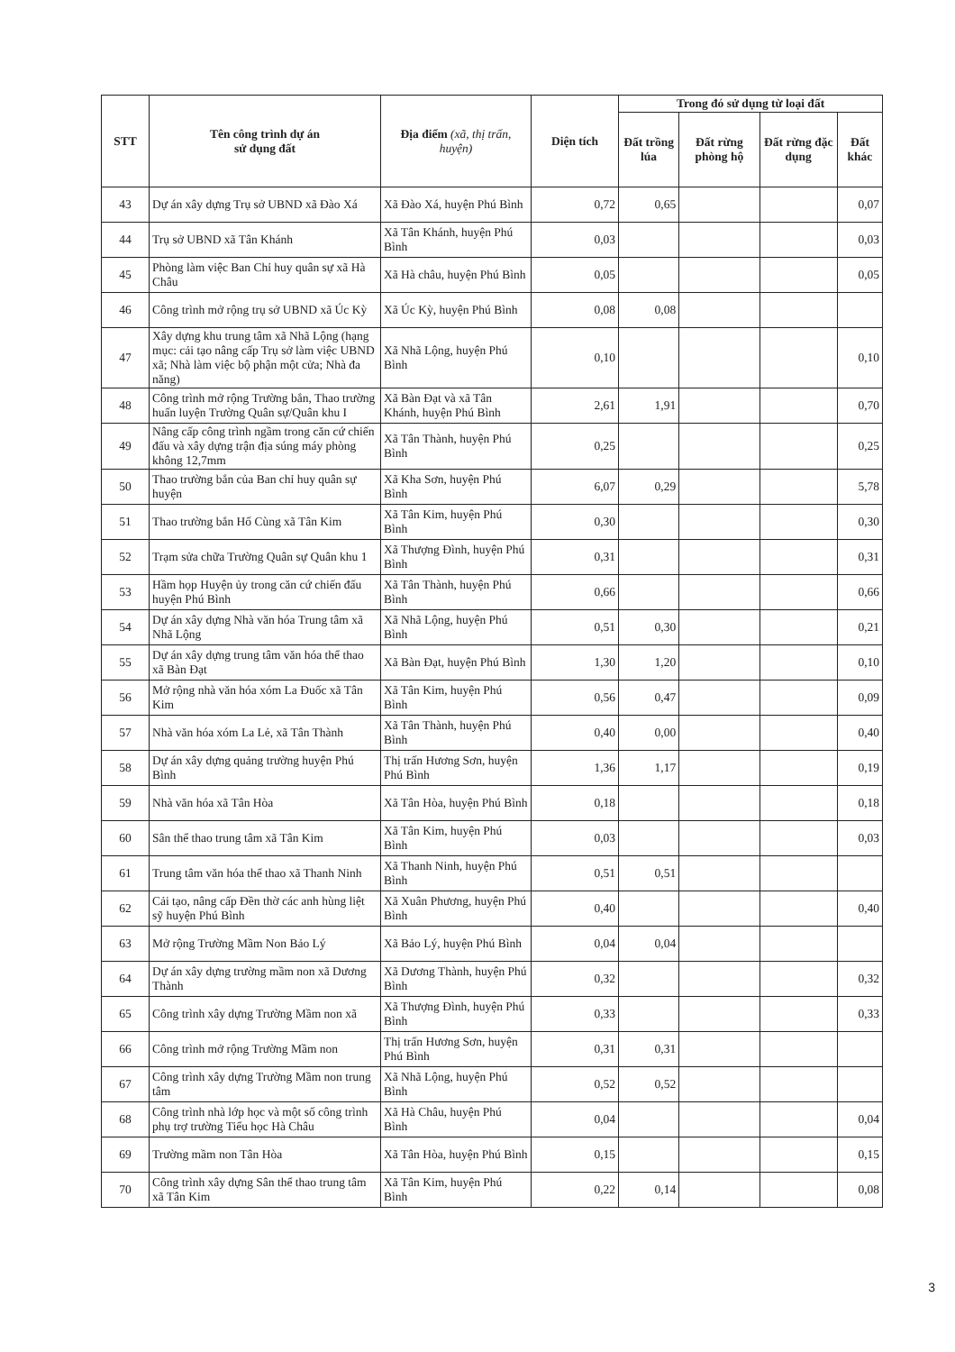| STT | Tên công trình dự án sử dụng đất | Địa điểm (xã, thị trấn, huyện) | Diện tích | Trong đó sử dụng từ loại đất | | | |
| --- | --- | --- | --- | --- | --- | --- | --- |
| | | | | Đất trồng lúa | Đất rừng phòng hộ | Đất rừng đặc dụng | Đất khác |
| 43 | Dự án xây dựng Trụ sở UBND xã Đào Xá | Xã Đào Xá, huyện Phú Bình | 0,72 | 0,65 | | | 0,07 |
| 44 | Trụ sở UBND xã Tân Khánh | Xã Tân Khánh, huyện Phú Bình | 0,03 | | | | 0,03 |
| 45 | Phòng làm việc Ban Chỉ huy quân sự xã Hà Châu | Xã Hà châu, huyện Phú Bình | 0,05 | | | | 0,05 |
| 46 | Công trình mở rộng trụ sở UBND xã Úc Kỳ | Xã Úc Kỳ, huyện Phú Bình | 0,08 | 0,08 | | | |
| 47 | Xây dựng khu trung tâm xã Nhã Lộng (hạng mục: cải tạo nâng cấp Trụ sở làm việc UBND xã; Nhà làm việc bộ phận một cửa; Nhà đa năng) | Xã Nhã Lộng, huyện Phú Bình | 0,10 | | | | 0,10 |
| 48 | Công trình mở rộng Trường bắn, Thao trường huấn luyện Trường Quân sự/Quân khu I | Xã Bàn Đạt và xã Tân Khánh, huyện Phú Bình | 2,61 | 1,91 | | | 0,70 |
| 49 | Nâng cấp công trình ngầm trong căn cứ chiến đấu và xây dựng trận địa súng máy phòng không 12,7mm | Xã Tân Thành, huyện Phú Bình | 0,25 | | | | 0,25 |
| 50 | Thao trường bắn của Ban chỉ huy quân sự huyện | Xã Kha Sơn, huyện Phú Bình | 6,07 | 0,29 | | | 5,78 |
| 51 | Thao trường bắn Hố Cùng xã Tân Kim | Xã Tân Kim, huyện Phú Bình | 0,30 | | | | 0,30 |
| 52 | Trạm sửa chữa Trường Quân sự Quân khu 1 | Xã Thượng Đình, huyện Phú Bình | 0,31 | | | | 0,31 |
| 53 | Hầm họp Huyện ủy trong căn cứ chiến đấu huyện Phú Bình | Xã Tân Thành, huyện Phú Bình | 0,66 | | | | 0,66 |
| 54 | Dự án xây dựng Nhà văn hóa Trung tâm xã Nhã Lộng | Xã Nhã Lộng, huyện Phú Bình | 0,51 | 0,30 | | | 0,21 |
| 55 | Dự án xây dựng trung tâm văn hóa thể thao xã Bàn Đạt | Xã Bàn Đạt, huyện Phú Bình | 1,30 | 1,20 | | | 0,10 |
| 56 | Mở rộng nhà văn hóa xóm La Đuốc xã Tân Kim | Xã Tân Kim, huyện Phú Bình | 0,56 | 0,47 | | | 0,09 |
| 57 | Nhà văn hóa xóm La Lẻ, xã Tân Thành | Xã Tân Thành, huyện Phú Bình | 0,40 | 0,00 | | | 0,40 |
| 58 | Dự án xây dựng quảng trường huyện Phú Bình | Thị trấn Hương Sơn, huyện Phú Bình | 1,36 | 1,17 | | | 0,19 |
| 59 | Nhà văn hóa xã Tân Hòa | Xã Tân Hòa, huyện Phú Bình | 0,18 | | | | 0,18 |
| 60 | Sân thể thao trung tâm xã Tân Kim | Xã Tân Kim, huyện Phú Bình | 0,03 | | | | 0,03 |
| 61 | Trung tâm văn hóa thể thao xã Thanh Ninh | Xã Thanh Ninh, huyện Phú Bình | 0,51 | 0,51 | | | |
| 62 | Cải tạo, nâng cấp Đền thờ các anh hùng liệt sỹ huyện Phú Bình | Xã Xuân Phương, huyện Phú Bình | 0,40 | | | | 0,40 |
| 63 | Mở rộng Trường Mầm Non Bảo Lý | Xã Bảo Lý, huyện Phú Bình | 0,04 | 0,04 | | | |
| 64 | Dự án xây dựng trường mầm non xã Dương Thành | Xã Dương Thành, huyện Phú Bình | 0,32 | | | | 0,32 |
| 65 | Công trình xây dựng Trường Mầm non xã | Xã Thượng Đình, huyện Phú Bình | 0,33 | | | | 0,33 |
| 66 | Công trình mở rộng Trường Mầm non | Thị trấn Hương Sơn, huyện Phú Bình | 0,31 | 0,31 | | | |
| 67 | Công trình xây dựng Trường Mầm non trung tâm | Xã Nhã Lộng, huyện Phú Bình | 0,52 | 0,52 | | | |
| 68 | Công trình nhà lớp học và một số công trình phụ trợ trường Tiểu học Hà Châu | Xã Hà Châu, huyện Phú Bình | 0,04 | | | | 0,04 |
| 69 | Trường mầm non Tân Hòa | Xã Tân Hòa, huyện Phú Bình | 0,15 | | | | 0,15 |
| 70 | Công trình xây dựng Sân thể thao trung tâm xã Tân Kim | Xã Tân Kim, huyện Phú Bình | 0,22 | 0,14 | | | 0,08 |
3